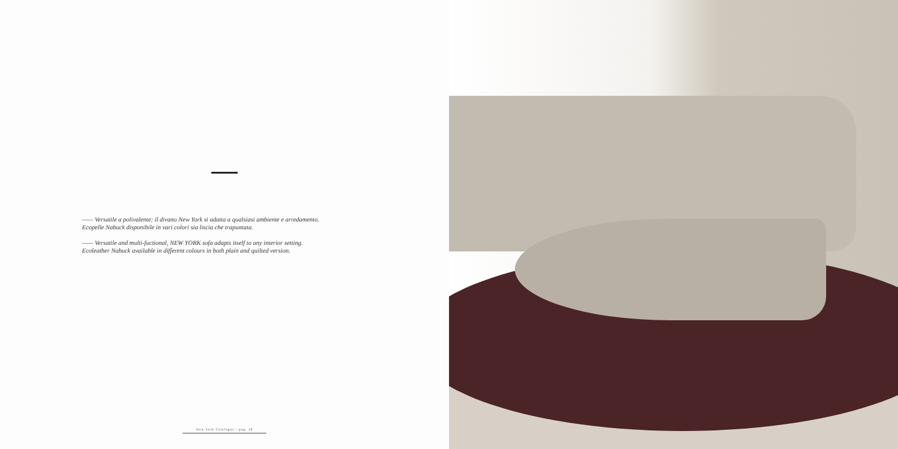—— Versatile a polivalente: il divano New York si adatta a qualsiasi ambiente e arredamento.
Ecopelle Nabuck disponibile in vari colori sia liscia che trapuntata.
—— Versatile and multi-fuctional, NEW YORK sofa adapts itself to any interior setting.
Ecoleather Nabuck available in different colours in both plain and quilted version.
New York Catalogue / pag. 18